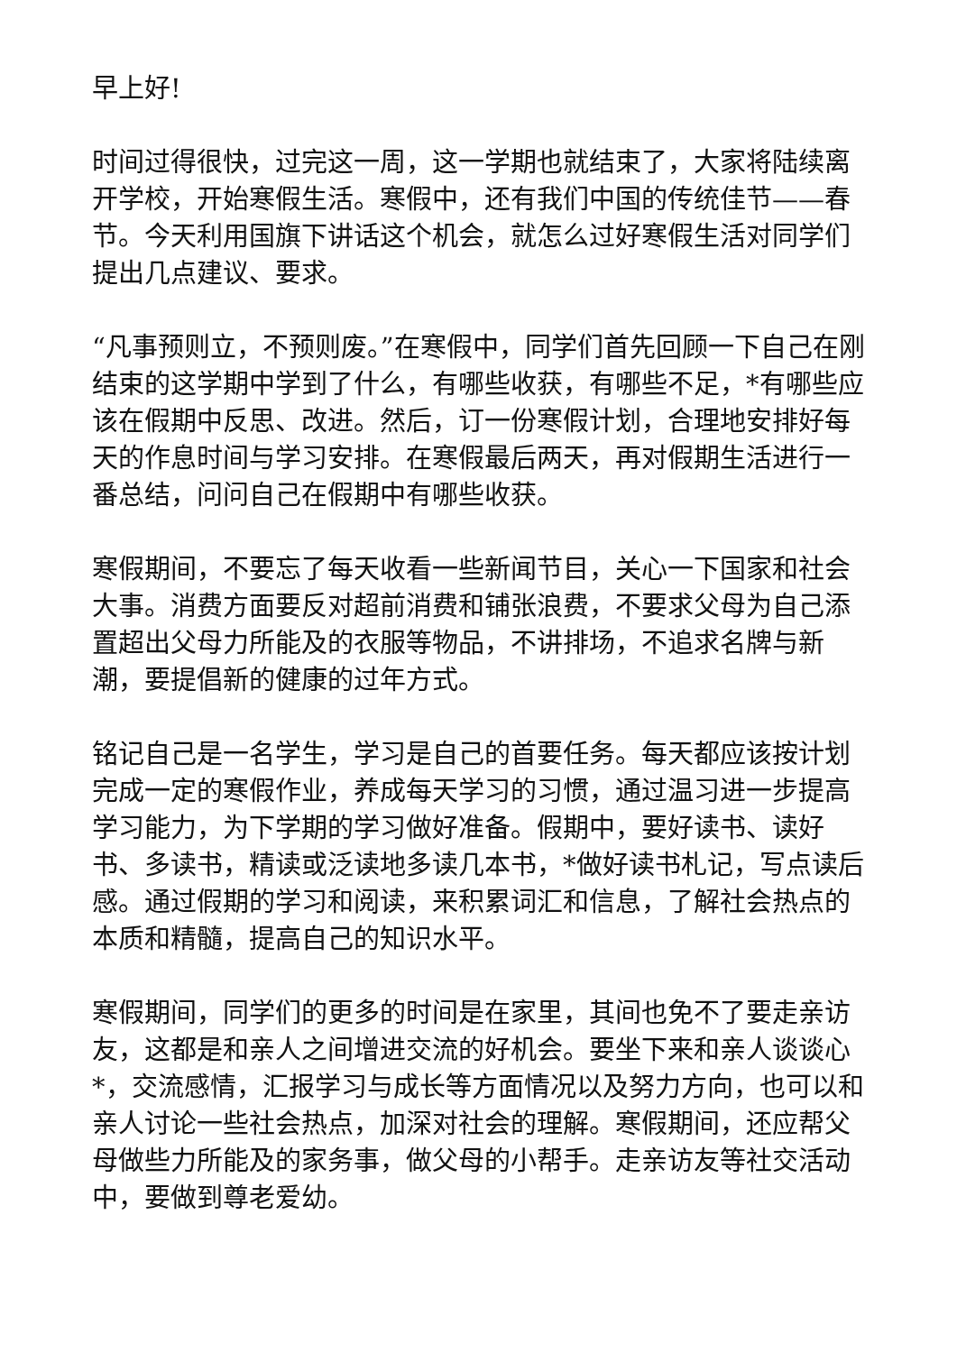早上好!
时间过得很快，过完这一周，这一学期也就结束了，大家将陆续离开学校，开始寒假生活。寒假中，还有我们中国的传统佳节——春节。今天利用国旗下讲话这个机会，就怎么过好寒假生活对同学们提出几点建议、要求。
“凡事预则立，不预则废。”在寒假中，同学们首先回顾一下自己在刚结束的这学期中学到了什么，有哪些收获，有哪些不足，*有哪些应该在假期中反思、改进。然后，订一份寒假计划，合理地安排好每天的作息时间与学习安排。在寒假最后两天，再对假期生活进行一番总结，问问自己在假期中有哪些收获。
寒假期间，不要忘了每天收看一些新闻节目，关心一下国家和社会大事。消费方面要反对超前消费和铺张浪费，不要求父母为自己添置超出父母力所能及的衣服等物品，不讲排场，不追求名牌与新潮，要提倡新的健康的过年方式。
铭记自己是一名学生，学习是自己的首要任务。每天都应该按计划完成一定的寒假作业，养成每天学习的习惯，通过温习进一步提高学习能力，为下学期的学习做好准备。假期中，要好读书、读好书、多读书，精读或泛读地多读几本书，*做好读书札记，写点读后感。通过假期的学习和阅读，来积累词汇和信息，了解社会热点的本质和精髓，提高自己的知识水平。
寒假期间，同学们的更多的时间是在家里，其间也免不了要走亲访友，这都是和亲人之间增进交流的好机会。要坐下来和亲人谈谈心*，交流感情，汇报学习与成长等方面情况以及努力方向，也可以和亲人讨论一些社会热点，加深对社会的理解。寒假期间，还应帮父母做些力所能及的家务事，做父母的小帮手。走亲访友等社交活动中，要做到尊老爱幼。